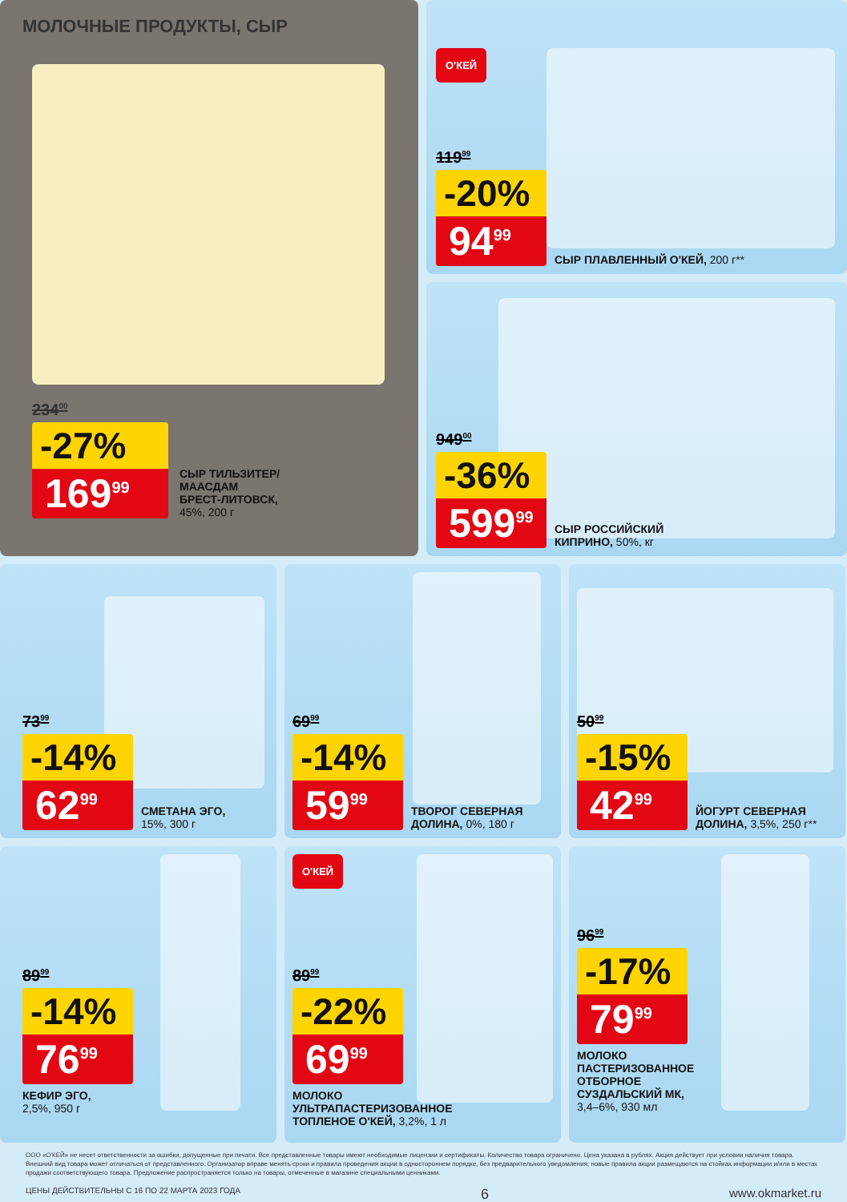МОЛОЧНЫЕ ПРОДУКТЫ, СЫР
234<sup>00</sup>
-27%
169<sup>99</sup>
СЫР ТИЛЬЗИТЕР/
МААСДАМ
БРЕСТ-ЛИТОВСК,
45%, 200 г
О'КЕЙ
119<sup>99</sup>
-20%
94<sup>99</sup>
СЫР ПЛАВЛЕННЫЙ О'КЕЙ, 200 г**
949<sup>00</sup>
-36%
599<sup>99</sup>
СЫР РОССИЙСКИЙ
КИПРИНО, 50%, кг
73<sup>99</sup>
-14%
62<sup>99</sup>
СМЕТАНА ЭГО,
15%, 300 г
69<sup>99</sup>
-14%
59<sup>99</sup>
ТВОРОГ СЕВЕРНАЯ
ДОЛИНА, 0%, 180 г
50<sup>99</sup>
-15%
42<sup>99</sup>
ЙОГУРТ СЕВЕРНАЯ
ДОЛИНА, 3,5%, 250 г**
89<sup>99</sup>
-14%
76<sup>99</sup>
КЕФИР ЭГО,
2,5%, 950 г
О'КЕЙ
89<sup>99</sup>
-22%
69<sup>99</sup>
МОЛОКО
УЛЬТРАПАСТЕРИЗОВАННОЕ
ТОПЛЕНОЕ О'КЕЙ, 3,2%, 1 л
96<sup>99</sup>
-17%
79<sup>99</sup>
МОЛОКО
ПАСТЕРИЗОВАННОЕ
ОТБОРНОЕ
СУЗДАЛЬСКИЙ МК,
3,4–6%, 930 мл
ООО «О'КЕЙ» не несет ответственности за ошибки, допущенные при печати. Все представленные товары имеют необходимые лицензии и сертификаты. Количество товара ограничено. Цена указана в рублях. Акция действует при условии наличия товара. Внешний вид товара может отличаться от представленного. Организатор вправе менять сроки и правила проведения акции в одностороннем порядке, без предварительного уведомления; новые правила акции размещаются на стойках информации и/или в местах продажи соответствующего товара. Предложение распространяется только на товары, отмеченные в магазине специальными ценниками.
ЦЕНЫ ДЕЙСТВИТЕЛЬНЫ С 16 ПО 22 МАРТА 2023 ГОДА 6 www.okmarket.ru